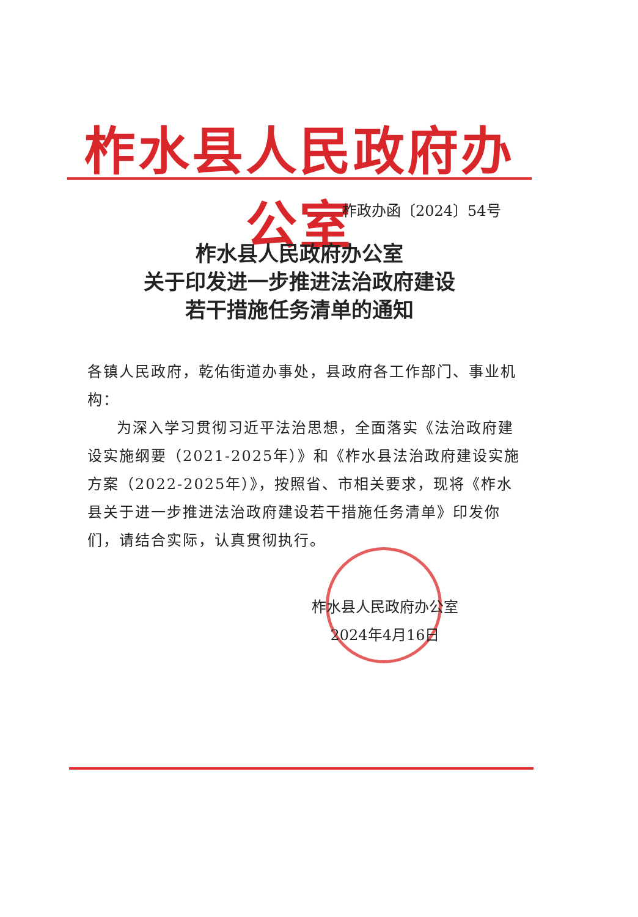柞水县人民政府办公室
柞政办函〔2024〕54号
柞水县人民政府办公室
关于印发进一步推进法治政府建设
若干措施任务清单的通知
各镇人民政府，乾佑街道办事处，县政府各工作部门、事业机构：
为深入学习贯彻习近平法治思想，全面落实《法治政府建设实施纲要（2021-2025年）》和《柞水县法治政府建设实施方案（2022-2025年）》，按照省、市相关要求，现将《柞水县关于进一步推进法治政府建设若干措施任务清单》印发你们，请结合实际，认真贯彻执行。
柞水县人民政府办公室
2024年4月16日